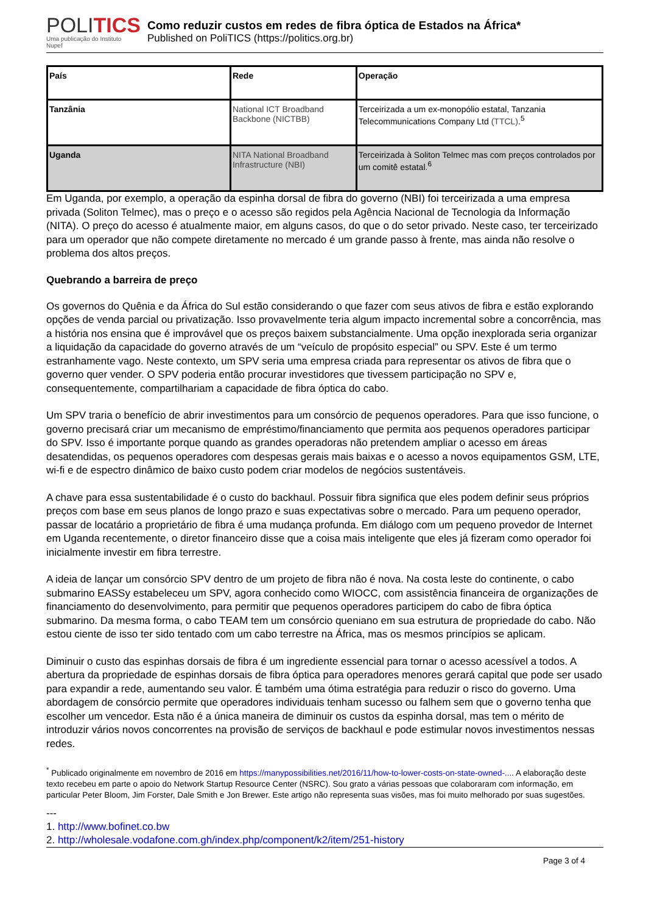POLITICS
Uma publicação do Instituto Nupef
Como reduzir custos em redes de fibra óptica de Estados na África*
Published on PoliTICS (https://politics.org.br)
| País | | Rede | | Operação |
| Tanzânia | National ICT Broadband Backbone (NICTBB) | | Terceirizada a um ex-monopólio estatal, Tanzania Telecommunications Company Ltd (TTCL) .<sup>5</sup> | |
| Uganda | NITA National Broadband Infrastructure (NBI) | | Terceirizada à Soliton Telmec mas com preços controlados por um comitê estatal.<sup>6</sup> | |
Em Uganda, por exemplo, a operação da espinha dorsal de fibra do governo (NBI) foi terceirizada a uma empresa privada (Soliton Telmec), mas o preço e o acesso são regidos pela Agência Nacional de Tecnologia da Informação (NITA). O preço do acesso é atualmente maior, em alguns casos, do que o do setor privado. Neste caso, ter terceirizado para um operador que não compete diretamente no mercado é um grande passo à frente, mas ainda não resolve o problema dos altos preços.
Quebrando a barreira de preço
Os governos do Quênia e da África do Sul estão considerando o que fazer com seus ativos de fibra e estão explorando opções de venda parcial ou privatização. Isso provavelmente teria algum impacto incremental sobre a concorrência, mas a história nos ensina que é improvável que os preços baixem substancialmente. Uma opção inexplorada seria organizar a liquidação da capacidade do governo através de um “veículo de propósito especial” ou SPV. Este é um termo estranhamente vago. Neste contexto, um SPV seria uma empresa criada para representar os ativos de fibra que o governo quer vender. O SPV poderia então procurar investidores que tivessem participação no SPV e, consequentemente, compartilhariam a capacidade de fibra óptica do cabo.
Um SPV traria o benefício de abrir investimentos para um consórcio de pequenos operadores. Para que isso funcione, o governo precisará criar um mecanismo de empréstimo/financiamento que permita aos pequenos operadores participar do SPV. Isso é importante porque quando as grandes operadoras não pretendem ampliar o acesso em áreas desatendidas, os pequenos operadores com despesas gerais mais baixas e o acesso a novos equipamentos GSM, LTE, wi-fi e de espectro dinâmico de baixo custo podem criar modelos de negócios sustentáveis.
A chave para essa sustentabilidade é o custo do backhaul. Possuir fibra significa que eles podem definir seus próprios preços com base em seus planos de longo prazo e suas expectativas sobre o mercado. Para um pequeno operador, passar de locatário a proprietário de fibra é uma mudança profunda. Em diálogo com um pequeno provedor de Internet em Uganda recentemente, o diretor financeiro disse que a coisa mais inteligente que eles já fizeram como operador foi inicialmente investir em fibra terrestre.
A ideia de lançar um consórcio SPV dentro de um projeto de fibra não é nova. Na costa leste do continente, o cabo submarino EASSy estabeleceu um SPV, agora conhecido como WIOCC, com assistência financeira de organizações de financiamento do desenvolvimento, para permitir que pequenos operadores participem do cabo de fibra óptica submarino. Da mesma forma, o cabo TEAM tem um consórcio queniano em sua estrutura de propriedade do cabo. Não estou ciente de isso ter sido tentado com um cabo terrestre na África, mas os mesmos princípios se aplicam.
Diminuir o custo das espinhas dorsais de fibra é um ingrediente essencial para tornar o acesso acessível a todos. A abertura da propriedade de espinhas dorsais de fibra óptica para operadores menores gerará capital que pode ser usado para expandir a rede, aumentando seu valor. É também uma ótima estratégia para reduzir o risco do governo. Uma abordagem de consórcio permite que operadores individuais tenham sucesso ou falhem sem que o governo tenha que escolher um vencedor. Esta não é a única maneira de diminuir os custos da espinha dorsal, mas tem o mérito de introduzir vários novos concorrentes na provisão de serviços de backhaul e pode estimular novos investimentos nessas redes.
<sup>*</sup> Publicado originalmente em novembro de 2016 em https://manypossibilities.net/2016/11/how-to-lower-costs-on-state-owned-.... A elaboração deste texto recebeu em parte o apoio do Network Startup Resource Center (NSRC). Sou grato a várias pessoas que colaboraram com informação, em particular Peter Bloom, Jim Forster, Dale Smith e Jon Brewer. Este artigo não representa suas visões, mas foi muito melhorado por suas sugestões.
---
1. http://www.bofinet.co.bw
2. http://wholesale.vodafone.com.gh/index.php/component/k2/item/251-history
Page 3 of 4